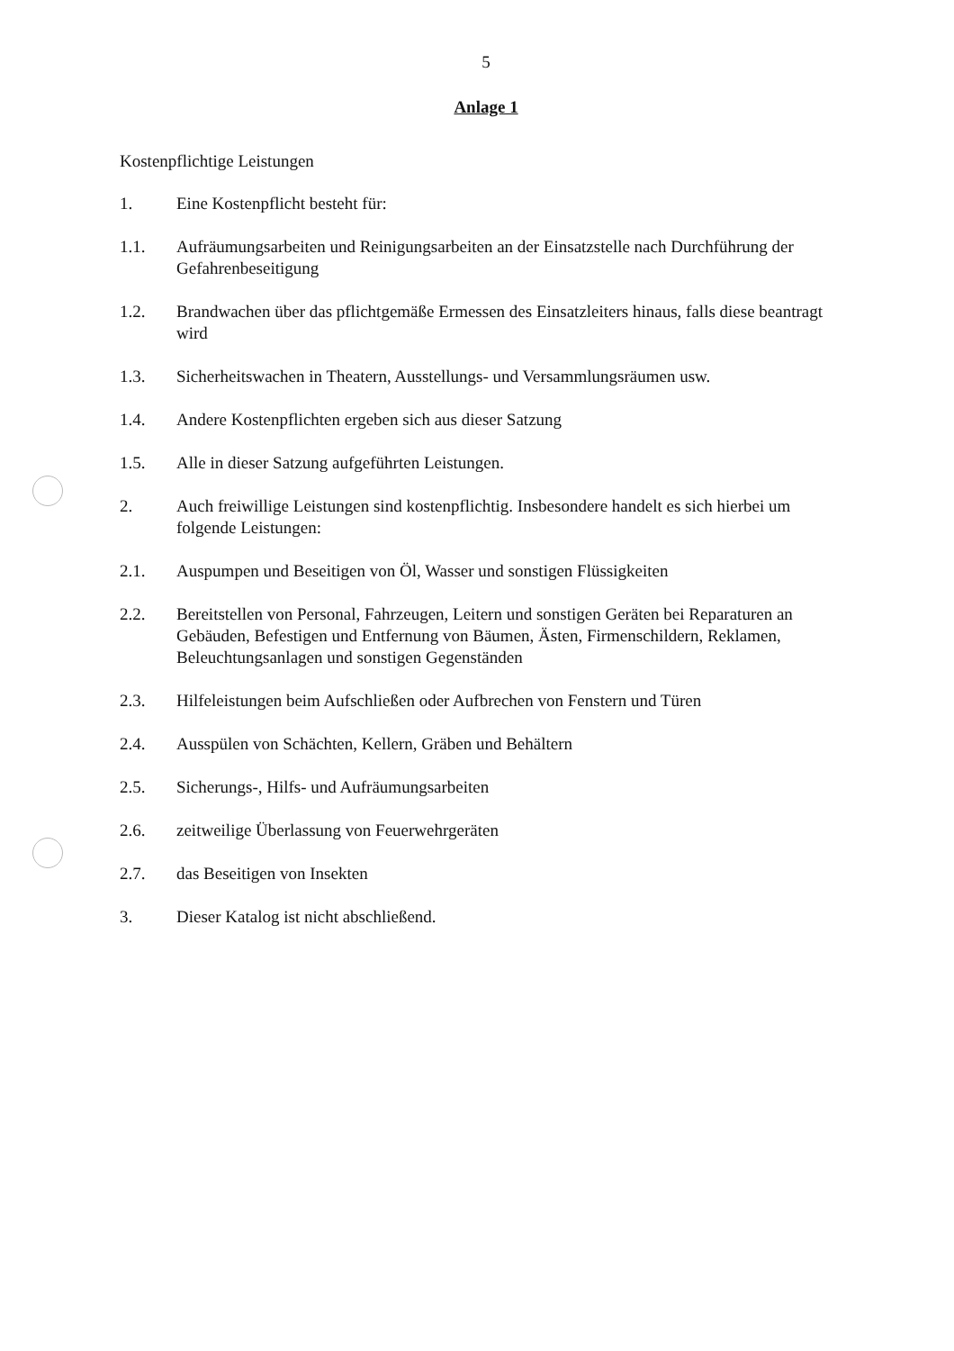5
Anlage 1
Kostenpflichtige Leistungen
1. Eine Kostenpflicht besteht für:
1.1. Aufräumungsarbeiten und Reinigungsarbeiten an der Einsatzstelle nach Durchführung der Gefahrenbeseitigung
1.2. Brandwachen über das pflichtgemäße Ermessen des Einsatzleiters hinaus, falls diese beantragt wird
1.3. Sicherheitswachen in Theatern, Ausstellungs- und Versammlungsräumen usw.
1.4. Andere Kostenpflichten ergeben sich aus dieser Satzung
1.5. Alle in dieser Satzung aufgeführten Leistungen.
2. Auch freiwillige Leistungen sind kostenpflichtig. Insbesondere handelt es sich hierbei um folgende Leistungen:
2.1. Auspumpen und Beseitigen von Öl, Wasser und sonstigen Flüssigkeiten
2.2. Bereitstellen von Personal, Fahrzeugen, Leitern und sonstigen Geräten bei Reparaturen an Gebäuden, Befestigen und Entfernung von Bäumen, Ästen, Firmenschildern, Reklamen, Beleuchtungsanlagen und sonstigen Gegenständen
2.3. Hilfeleistungen beim Aufschließen oder Aufbrechen von Fenstern und Türen
2.4. Ausspülen von Schächten, Kellern, Gräben und Behältern
2.5. Sicherungs-, Hilfs- und Aufräumungsarbeiten
2.6. zeitweilige Überlassung von Feuerwehrgeräten
2.7. das Beseitigen von Insekten
3. Dieser Katalog ist nicht abschließend.